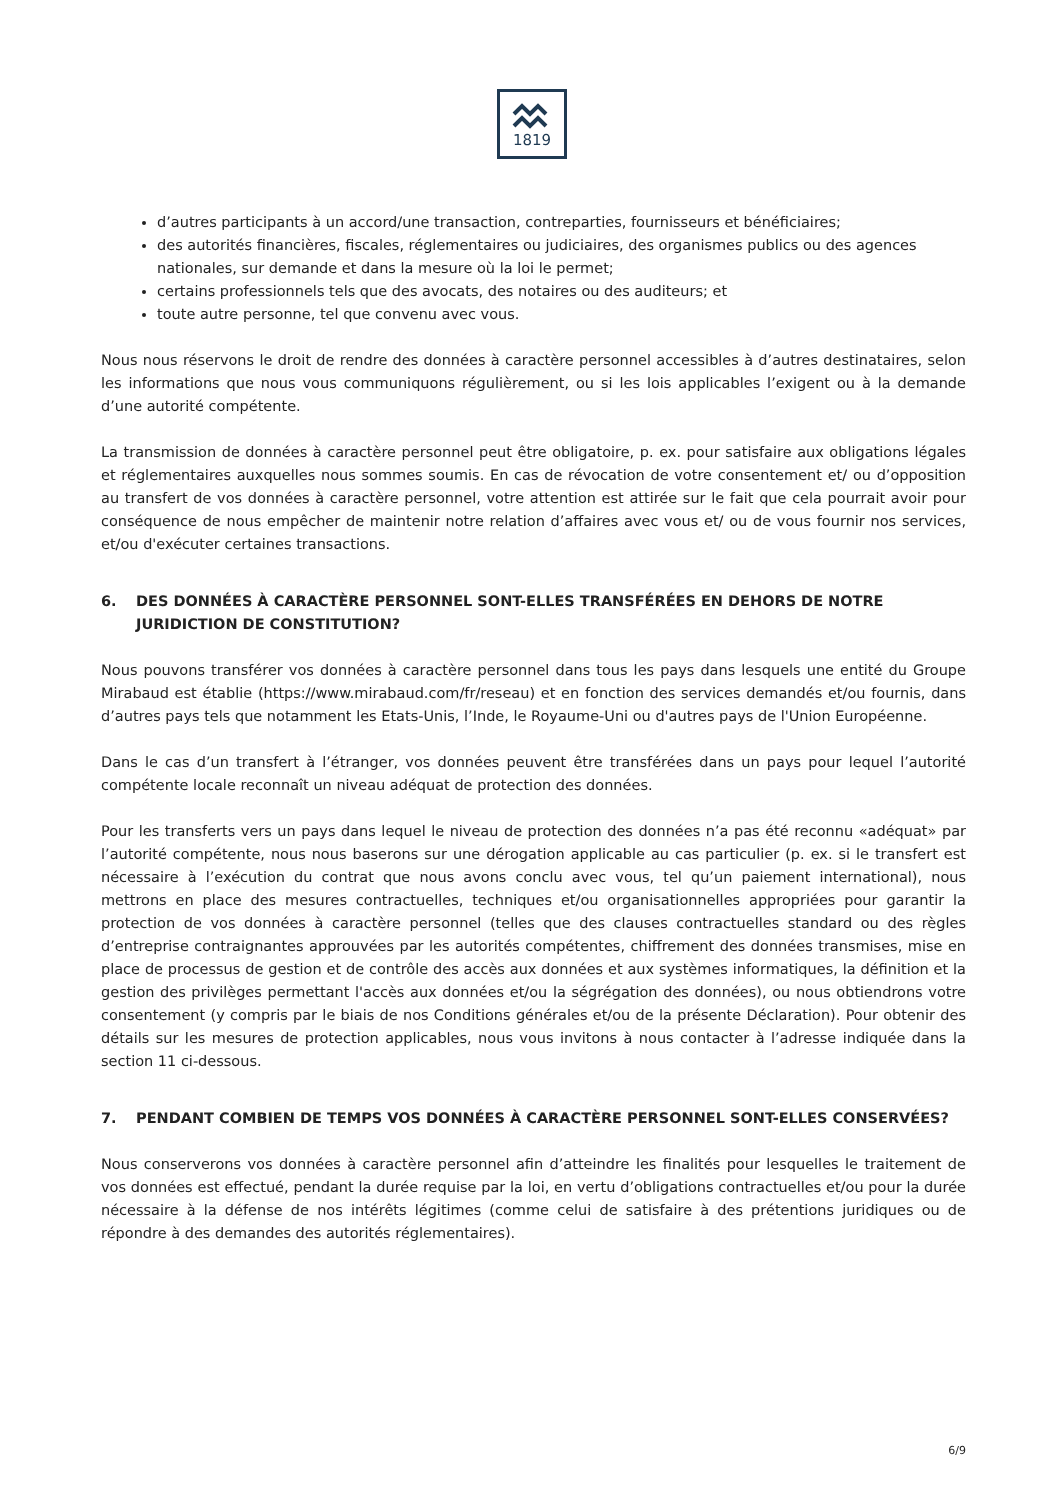1819
d’autres participants à un accord/une transaction, contreparties, fournisseurs et bénéficiaires;
des autorités financières, fiscales, réglementaires ou judiciaires, des organismes publics ou des agences nationales, sur demande et dans la mesure où la loi le permet;
certains professionnels tels que des avocats, des notaires ou des auditeurs; et
toute autre personne, tel que convenu avec vous.
Nous nous réservons le droit de rendre des données à caractère personnel accessibles à d’autres destinataires, selon les informations que nous vous communiquons régulièrement, ou si les lois applicables l’exigent ou à la demande d’une autorité compétente.
La transmission de données à caractère personnel peut être obligatoire, p. ex. pour satisfaire aux obligations légales et réglementaires auxquelles nous sommes soumis. En cas de révocation de votre consentement et/ ou d’opposition au transfert de vos données à caractère personnel, votre attention est attirée sur le fait que cela pourrait avoir pour conséquence de nous empêcher de maintenir notre relation d’affaires avec vous et/ ou de vous fournir nos services, et/ou d'exécuter certaines transactions.
6. DES DONNÉES À CARACTÈRE PERSONNEL SONT-ELLES TRANSFÉRÉES EN DEHORS DE NOTRE JURIDICTION DE CONSTITUTION?
Nous pouvons transférer vos données à caractère personnel dans tous les pays dans lesquels une entité du Groupe Mirabaud est établie (https://www.mirabaud.com/fr/reseau) et en fonction des services demandés et/ou fournis, dans d’autres pays tels que notamment les Etats-Unis, l’Inde, le Royaume-Uni ou d'autres pays de l'Union Européenne.
Dans le cas d’un transfert à l’étranger, vos données peuvent être transférées dans un pays pour lequel l’autorité compétente locale reconnaît un niveau adéquat de protection des données.
Pour les transferts vers un pays dans lequel le niveau de protection des données n’a pas été reconnu «adéquat» par l’autorité compétente, nous nous baserons sur une dérogation applicable au cas particulier (p. ex. si le transfert est nécessaire à l’exécution du contrat que nous avons conclu avec vous, tel qu’un paiement international), nous mettrons en place des mesures contractuelles, techniques et/ou organisationnelles appropriées pour garantir la protection de vos données à caractère personnel (telles que des clauses contractuelles standard ou des règles d’entreprise contraignantes approuvées par les autorités compétentes, chiffrement des données transmises, mise en place de processus de gestion et de contrôle des accès aux données et aux systèmes informatiques, la définition et la gestion des privilèges permettant l'accès aux données et/ou la ségrégation des données), ou nous obtiendrons votre consentement (y compris par le biais de nos Conditions générales et/ou de la présente Déclaration). Pour obtenir des détails sur les mesures de protection applicables, nous vous invitons à nous contacter à l’adresse indiquée dans la section 11 ci-dessous.
7. PENDANT COMBIEN DE TEMPS VOS DONNÉES À CARACTÈRE PERSONNEL SONT-ELLES CONSERVÉES?
Nous conserverons vos données à caractère personnel afin d’atteindre les finalités pour lesquelles le traitement de vos données est effectué, pendant la durée requise par la loi, en vertu d’obligations contractuelles et/ou pour la durée nécessaire à la défense de nos intérêts légitimes (comme celui de satisfaire à des prétentions juridiques ou de répondre à des demandes des autorités réglementaires).
6/9